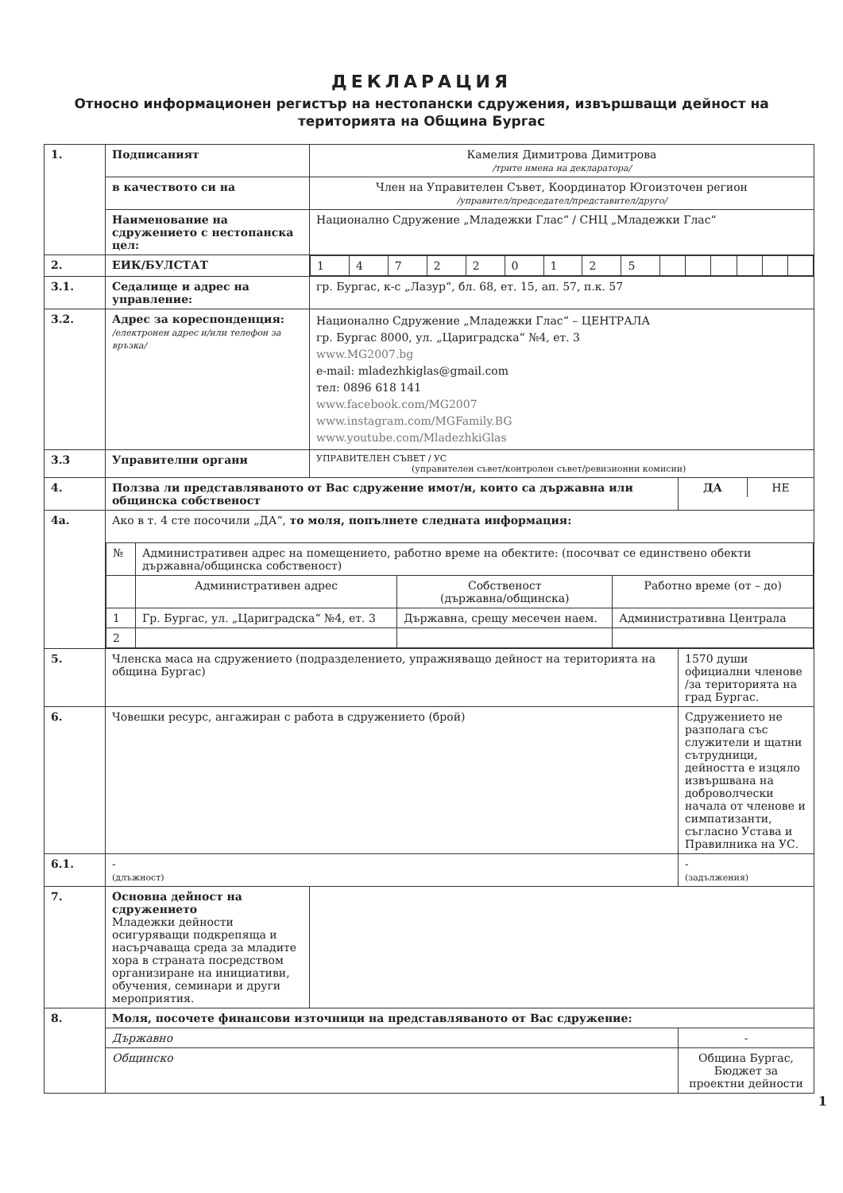ДЕКЛАРАЦИЯ
Относно информационен регистър на нестопански сдружения, извършващи дейност на територията на Община Бургас
| 1. | Подписаният | Камелия Димитрова Димитрова /трите имена на декларатора/ | |
| | в качеството си на | Член на Управителен Съвет, Координатор Югоизточен регион /управител/председател/представител/друго/ | |
| | Наименование на сдружението с нестопанска цел: | Национално Сдружение „Младежки Глас“ / СНЦ „Младежки Глас“ | |
| 2. | ЕИК/БУЛСТАТ | / 1 / 4 / 7 / 2 / 2 / 0 / 1 / 2 / 5 / / / / / / / | |
| 3.1. | Седалище и адрес на управление: | гр. Бургас, к-с „Лазур“, бл. 68, ет. 15, ап. 57, п.к. 57 | |
| 3.2. | Адрес за кореспонденция: /електронен адрес и/или телефон за връзка/ | Национално Сдружение „Младежки Глас“ – ЦЕНТРАЛА гр. Бургас 8000, ул. „Цариградска“ №4, ет. 3 www.MG2007.bg e-mail: mladezhkiglas@gmail.com тел: 0896 618 141 www.facebook.com/MG2007 www.instagram.com/MGFamily.BG www.youtube.com/MladezhkiGlas | |
| 3.3 | Управителни органи | УПРАВИТЕЛЕН СЪВЕТ / УС (управителен съвет/контролен съвет/ревизионни комисии) | |
| 4. | Ползва ли представляваното от Вас сдружение имот/и, които са държавна или общинска собственост | | / ДА / НЕ / |
| 4а. | Ако в т. 4 сте посочили „ДА“, то моля, попълнете следната информация: / № / Административен адрес на помещението, работно време на обектите: (посочват се единствено обекти държавна/общинска собственост) / / / / / Административен адрес / Собственост (държавна/общинска) / Работно време (от – до) / / 1 / Гр. Бургас, ул. „Цариградска“ №4, ет. 3 / Държавна, срещу месечен наем. / Административна Централа / / 2 / / / / | | |
| 5. | Членска маса на сдружението (подразделението, упражняващо дейност на територията на община Бургас) | | 1570 души официални членове /за територията на град Бургас. |
| 6. | Човешки ресурс, ангажиран с работа в сдружението (брой) | | Сдружението не разполага със служители и щатни сътрудници, дейността е изцяло извършвана на доброволчески начала от членове и симпатизанти, съгласно Устава и Правилника на УС. |
| 6.1. | - (длъжност) | | - (задължения) |
| 7. | Основна дейност на сдружението Младежки дейности осигуряващи подкрепяща и насърчаваща среда за младите хора в страната посредством организиране на инициативи, обучения, семинари и други мероприятия. | | |
| 8. | Моля, посочете финансови източници на представляваното от Вас сдружение: | | |
| | Държавно | | - |
| | Общинско | | Община Бургас, Бюджет за проектни дейности |
1